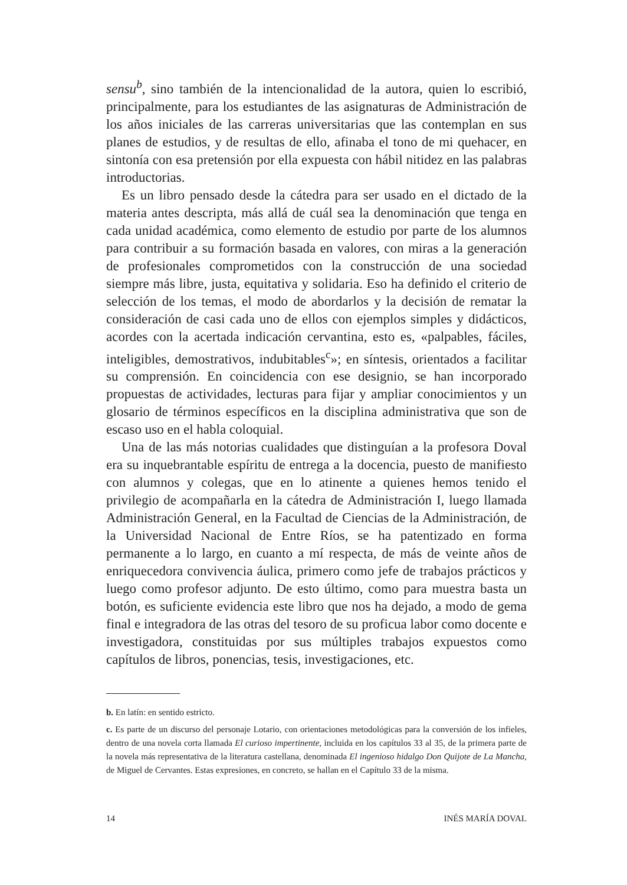sensu<sup>b</sup>, sino también de la intencionalidad de la autora, quien lo escribió, principalmente, para los estudiantes de las asignaturas de Administración de los años iniciales de las carreras universitarias que las contemplan en sus planes de estudios, y de resultas de ello, afinaba el tono de mi quehacer, en sintonía con esa pretensión por ella expuesta con hábil nitidez en las palabras introductorias.
Es un libro pensado desde la cátedra para ser usado en el dictado de la materia antes descripta, más allá de cuál sea la denominación que tenga en cada unidad académica, como elemento de estudio por parte de los alumnos para contribuir a su formación basada en valores, con miras a la generación de profesionales comprometidos con la construcción de una sociedad siempre más libre, justa, equitativa y solidaria. Eso ha definido el criterio de selección de los temas, el modo de abordarlos y la decisión de rematar la consideración de casi cada uno de ellos con ejemplos simples y didácticos, acordes con la acertada indicación cervantina, esto es, «palpables, fáciles, inteligibles, demostrativos, indubitables<sup>c</sup>»; en síntesis, orientados a facilitar su comprensión. En coincidencia con ese designio, se han incorporado propuestas de actividades, lecturas para fijar y ampliar conocimientos y un glosario de términos específicos en la disciplina administrativa que son de escaso uso en el habla coloquial.
Una de las más notorias cualidades que distinguían a la profesora Doval era su inquebrantable espíritu de entrega a la docencia, puesto de manifiesto con alumnos y colegas, que en lo atinente a quienes hemos tenido el privilegio de acompañarla en la cátedra de Administración I, luego llamada Administración General, en la Facultad de Ciencias de la Administración, de la Universidad Nacional de Entre Ríos, se ha patentizado en forma permanente a lo largo, en cuanto a mí respecta, de más de veinte años de enriquecedora convivencia áulica, primero como jefe de trabajos prácticos y luego como profesor adjunto. De esto último, como para muestra basta un botón, es suficiente evidencia este libro que nos ha dejado, a modo de gema final e integradora de las otras del tesoro de su proficua labor como docente e investigadora, constituidas por sus múltiples trabajos expuestos como capítulos de libros, ponencias, tesis, investigaciones, etc.
b. En latín: en sentido estricto.
c. Es parte de un discurso del personaje Lotario, con orientaciones metodológicas para la conversión de los infieles, dentro de una novela corta llamada El curioso impertinente, incluida en los capítulos 33 al 35, de la primera parte de la novela más representativa de la literatura castellana, denominada El ingenioso hidalgo Don Quijote de La Mancha, de Miguel de Cervantes. Estas expresiones, en concreto, se hallan en el Capítulo 33 de la misma.
14 INÉS MARÍA DOVAL